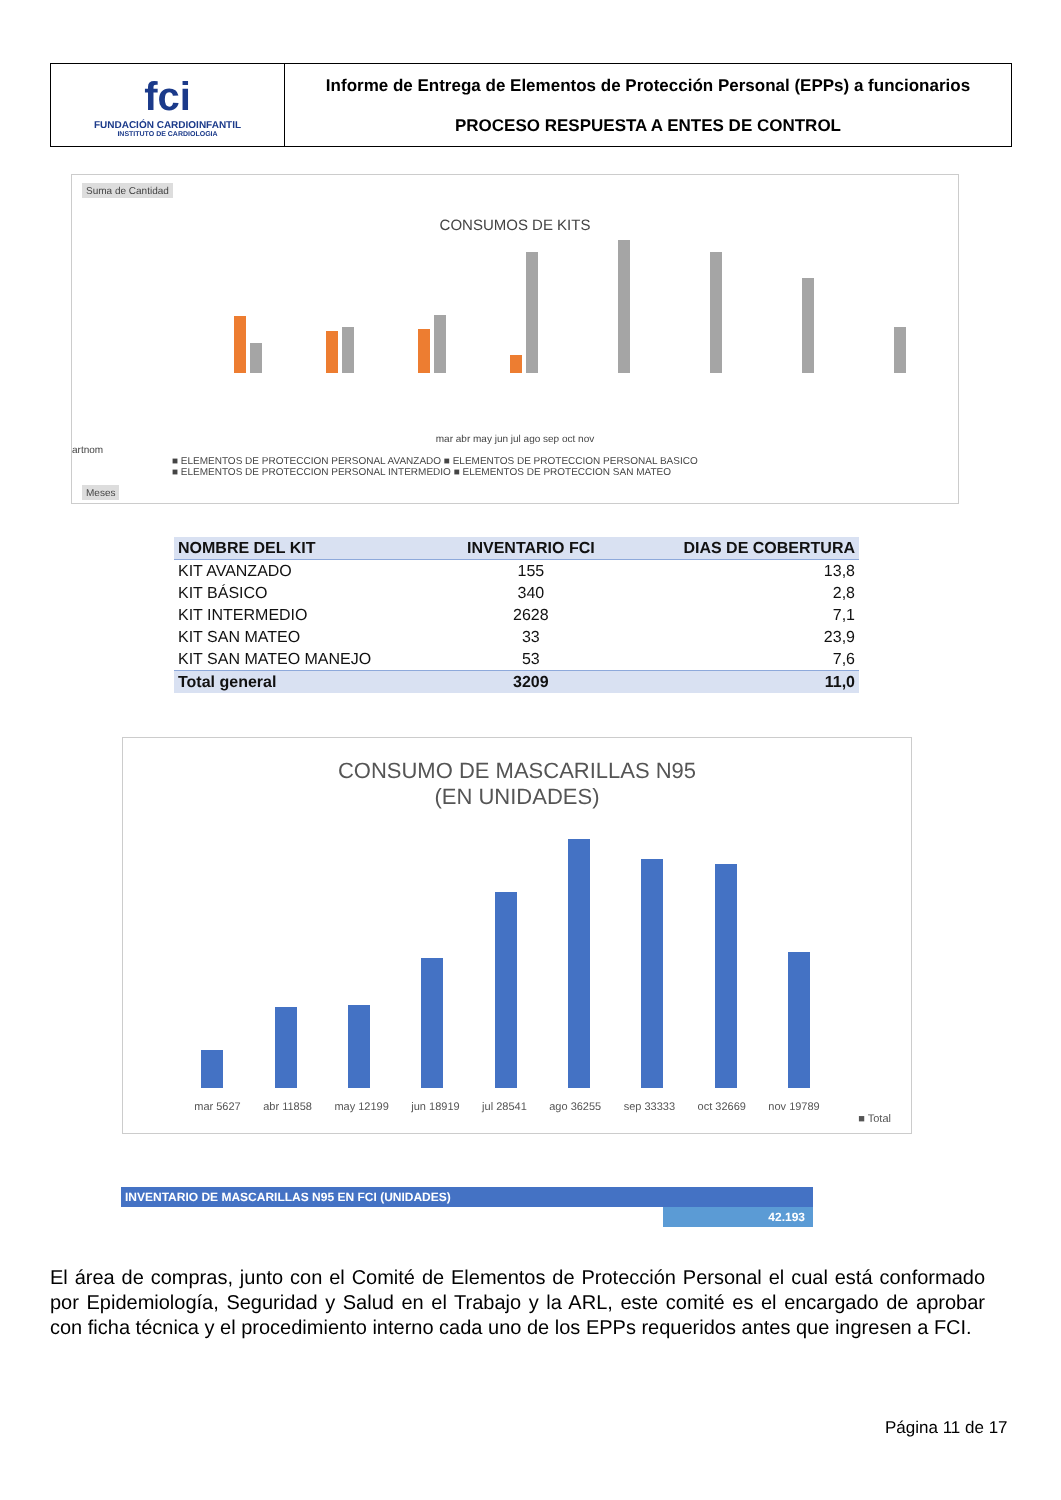fci
FUNDACIÓN CARDIOINFANTIL
INSTITUTO DE CARDIOLOGIA
Informe de Entrega de Elementos de Protección Personal (EPPs) a funcionarios
PROCESO RESPUESTA A ENTES DE CONTROL
Suma de Cantidad
CONSUMOS DE KITS
mar abr may jun jul ago sep oct nov
artnom
■ ELEMENTOS DE PROTECCION PERSONAL AVANZADO ■ ELEMENTOS DE PROTECCION PERSONAL BASICO
■ ELEMENTOS DE PROTECCION PERSONAL INTERMEDIO ■ ELEMENTOS DE PROTECCION SAN MATEO
Meses
| NOMBRE DEL KIT | INVENTARIO FCI | DIAS DE COBERTURA |
| --- | --- | --- |
| KIT AVANZADO | 155 | 13,8 |
| KIT BÁSICO | 340 | 2,8 |
| KIT INTERMEDIO | 2628 | 7,1 |
| KIT SAN MATEO | 33 | 23,9 |
| KIT SAN MATEO MANEJO | 53 | 7,6 |
| Total general | 3209 | 11,0 |
CONSUMO DE MASCARILLAS N95
(EN UNIDADES)
mar 5627 abr 11858 may 12199 jun 18919 jul 28541 ago 36255 sep 33333 oct 32669 nov 19789
■ Total
INVENTARIO DE MASCARILLAS N95 EN FCI (UNIDADES)
42.193
El área de compras, junto con el Comité de Elementos de Protección Personal el cual está conformado por Epidemiología, Seguridad y Salud en el Trabajo y la ARL, este comité es el encargado de aprobar con ficha técnica y el procedimiento interno cada uno de los EPPs requeridos antes que ingresen a FCI.
Página 11 de 17